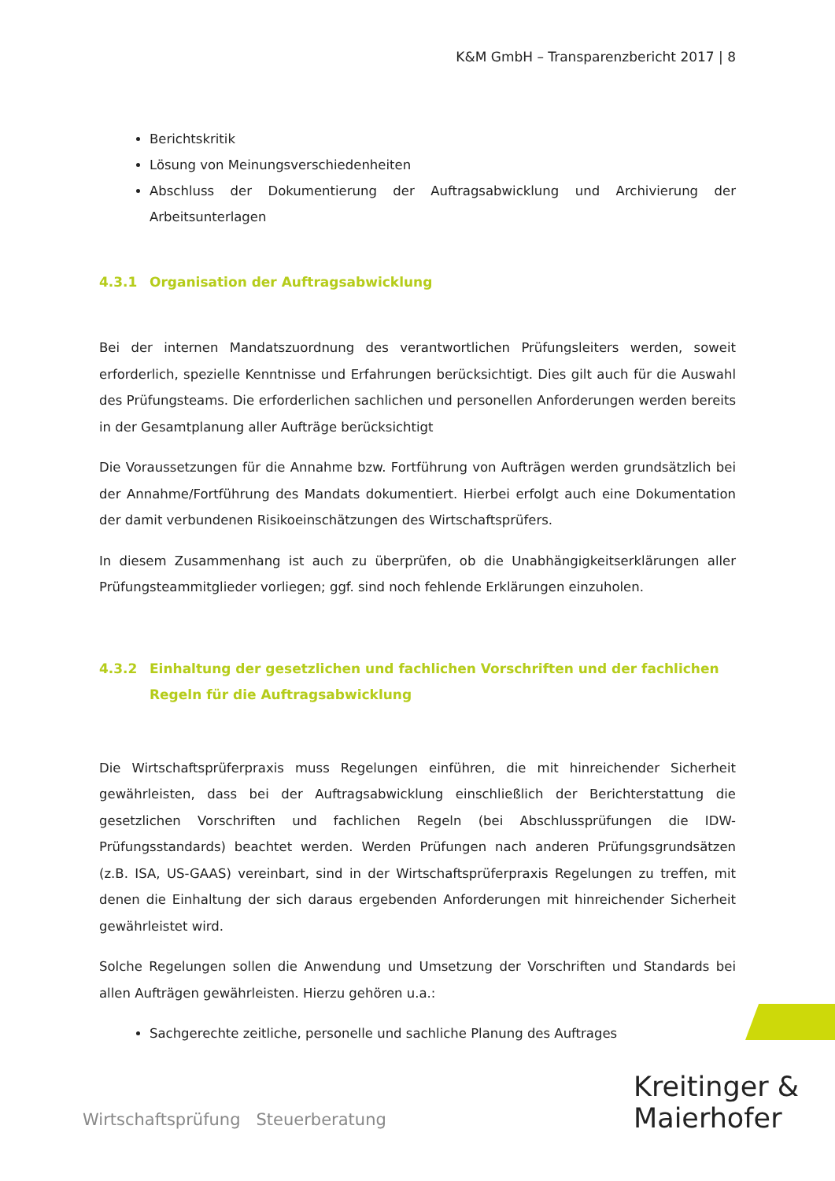K&M GmbH – Transparenzbericht 2017 | 8
Berichtskritik
Lösung von Meinungsverschiedenheiten
Abschluss der Dokumentierung der Auftragsabwicklung und Archivierung der Arbeitsunterlagen
4.3.1 Organisation der Auftragsabwicklung
Bei der internen Mandatszuordnung des verantwortlichen Prüfungsleiters werden, soweit erforderlich, spezielle Kenntnisse und Erfahrungen berücksichtigt. Dies gilt auch für die Auswahl des Prüfungsteams. Die erforderlichen sachlichen und personellen Anforderungen werden bereits in der Gesamtplanung aller Aufträge berücksichtigt
Die Voraussetzungen für die Annahme bzw. Fortführung von Aufträgen werden grundsätzlich bei der Annahme/Fortführung des Mandats dokumentiert. Hierbei erfolgt auch eine Dokumentation der damit verbundenen Risikoeinschätzungen des Wirtschaftsprüfers.
In diesem Zusammenhang ist auch zu überprüfen, ob die Unabhängigkeitserklärungen aller Prüfungsteammitglieder vorliegen; ggf. sind noch fehlende Erklärungen einzuholen.
4.3.2 Einhaltung der gesetzlichen und fachlichen Vorschriften und der fachlichen Regeln für die Auftragsabwicklung
Die Wirtschaftsprüferpraxis muss Regelungen einführen, die mit hinreichender Sicherheit gewährleisten, dass bei der Auftragsabwicklung einschließlich der Berichterstattung die gesetzlichen Vorschriften und fachlichen Regeln (bei Abschlussprüfungen die IDW-Prüfungsstandards) beachtet werden. Werden Prüfungen nach anderen Prüfungsgrundsätzen (z.B. ISA, US-GAAS) vereinbart, sind in der Wirtschaftsprüferpraxis Regelungen zu treffen, mit denen die Einhaltung der sich daraus ergebenden Anforderungen mit hinreichender Sicherheit gewährleistet wird.
Solche Regelungen sollen die Anwendung und Umsetzung der Vorschriften und Standards bei allen Aufträgen gewährleisten. Hierzu gehören u.a.:
Sachgerechte zeitliche, personelle und sachliche Planung des Auftrages
Wirtschaftsprüfung Steuerberatung
Kreitinger &
Maierhofer